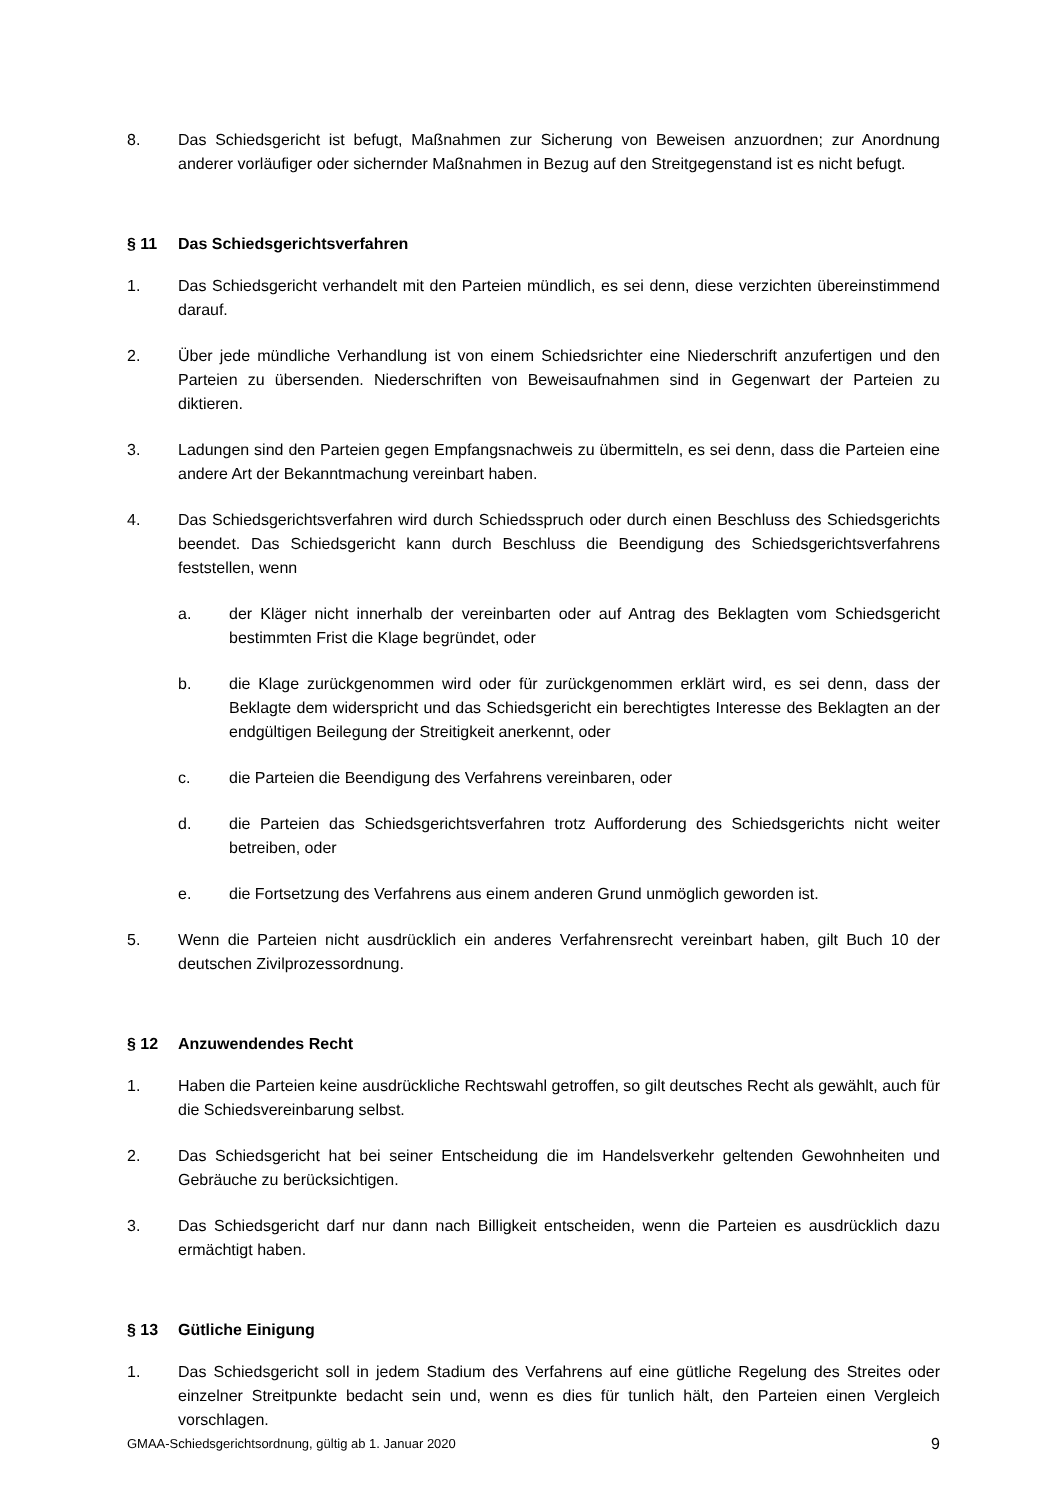8. Das Schiedsgericht ist befugt, Maßnahmen zur Sicherung von Beweisen anzuordnen; zur Anordnung anderer vorläufiger oder sichernder Maßnahmen in Bezug auf den Streitgegenstand ist es nicht befugt.
§ 11 Das Schiedsgerichtsverfahren
1. Das Schiedsgericht verhandelt mit den Parteien mündlich, es sei denn, diese verzichten übereinstimmend darauf.
2. Über jede mündliche Verhandlung ist von einem Schiedsrichter eine Niederschrift anzufertigen und den Parteien zu übersenden. Niederschriften von Beweisaufnahmen sind in Gegenwart der Parteien zu diktieren.
3. Ladungen sind den Parteien gegen Empfangsnachweis zu übermitteln, es sei denn, dass die Parteien eine andere Art der Bekanntmachung vereinbart haben.
4. Das Schiedsgerichtsverfahren wird durch Schiedsspruch oder durch einen Beschluss des Schiedsgerichts beendet. Das Schiedsgericht kann durch Beschluss die Beendigung des Schiedsgerichtsverfahrens feststellen, wenn
a. der Kläger nicht innerhalb der vereinbarten oder auf Antrag des Beklagten vom Schiedsgericht bestimmten Frist die Klage begründet, oder
b. die Klage zurückgenommen wird oder für zurückgenommen erklärt wird, es sei denn, dass der Beklagte dem widerspricht und das Schiedsgericht ein berechtigtes Interesse des Beklagten an der endgültigen Beilegung der Streitigkeit anerkennt, oder
c. die Parteien die Beendigung des Verfahrens vereinbaren, oder
d. die Parteien das Schiedsgerichtsverfahren trotz Aufforderung des Schiedsgerichts nicht weiter betreiben, oder
e. die Fortsetzung des Verfahrens aus einem anderen Grund unmöglich geworden ist.
5. Wenn die Parteien nicht ausdrücklich ein anderes Verfahrensrecht vereinbart haben, gilt Buch 10 der deutschen Zivilprozessordnung.
§ 12 Anzuwendendes Recht
1. Haben die Parteien keine ausdrückliche Rechtswahl getroffen, so gilt deutsches Recht als gewählt, auch für die Schiedsvereinbarung selbst.
2. Das Schiedsgericht hat bei seiner Entscheidung die im Handelsverkehr geltenden Gewohnheiten und Gebräuche zu berücksichtigen.
3. Das Schiedsgericht darf nur dann nach Billigkeit entscheiden, wenn die Parteien es ausdrücklich dazu ermächtigt haben.
§ 13 Gütliche Einigung
1. Das Schiedsgericht soll in jedem Stadium des Verfahrens auf eine gütliche Regelung des Streites oder einzelner Streitpunkte bedacht sein und, wenn es dies für tunlich hält, den Parteien einen Vergleich vorschlagen.
GMAA-Schiedsgerichtsordnung, gültig ab 1. Januar 2020 9